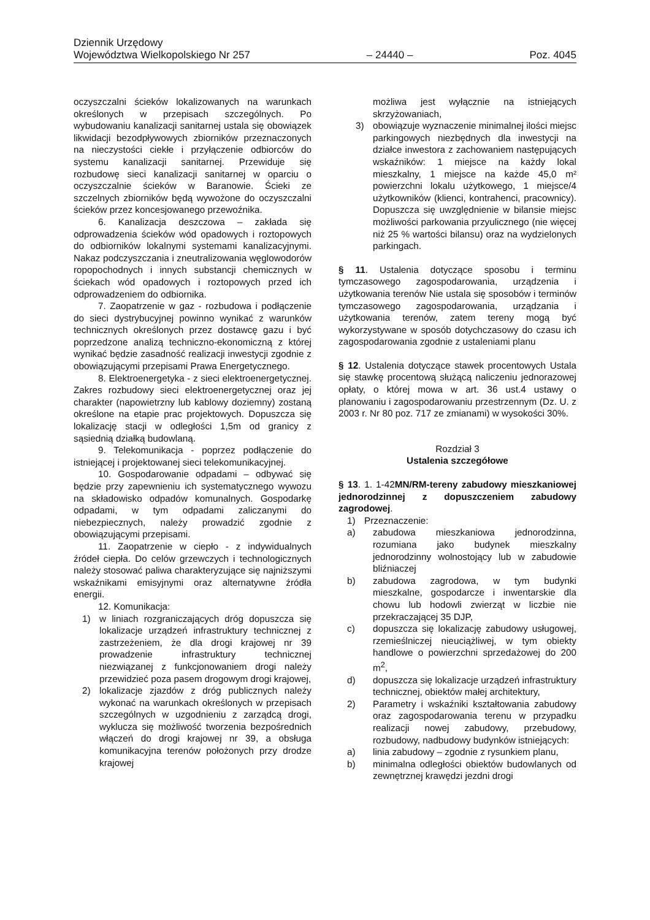Dziennik Urzędowy
Województwa Wielkopolskiego Nr 257 – 24440 – Poz. 4045
oczyszczalni ścieków lokalizowanych na warunkach określonych w przepisach szczególnych. Po wybudowaniu kanalizacji sanitarnej ustala się obowiązek likwidacji bezodpływowych zbiorników przeznaczonych na nieczystości ciekłe i przyłączenie odbiorców do systemu kanalizacji sanitarnej. Przewiduje się rozbudowę sieci kanalizacji sanitarnej w oparciu o oczyszczalnie ścieków w Baranowie. Ścieki ze szczelnych zbiorników będą wywożone do oczyszczalni ścieków przez koncesjowanego przewoźnika.
6. Kanalizacja deszczowa – zakłada się odprowadzenia ścieków wód opadowych i roztopowych do odbiorników lokalnymi systemami kanalizacyjnymi. Nakaz podczyszczania i zneutralizowania węglowodorów ropopochodnych i innych substancji chemicznych w ściekach wód opadowych i roztopowych przed ich odprowadzeniem do odbiornika.
7. Zaopatrzenie w gaz - rozbudowa i podłączenie do sieci dystrybucyjnej powinno wynikać z warunków technicznych określonych przez dostawcę gazu i być poprzedzone analizą techniczno-ekonomiczną z której wynikać będzie zasadność realizacji inwestycji zgodnie z obowiązującymi przepisami Prawa Energetycznego.
8. Elektroenergetyka - z sieci elektroenergetycznej. Zakres rozbudowy sieci elektroenergetycznej oraz jej charakter (napowietrzny lub kablowy doziemny) zostaną określone na etapie prac projektowych. Dopuszcza się lokalizację stacji w odległości 1,5m od granicy z sąsiednią działką budowlaną.
9. Telekomunikacja - poprzez podłączenie do istniejącej i projektowanej sieci telekomunikacyjnej.
10. Gospodarowanie odpadami – odbywać się będzie przy zapewnieniu ich systematycznego wywozu na składowisko odpadów komunalnych. Gospodarkę odpadami, w tym odpadami zaliczanymi do niebezpiecznych, należy prowadzić zgodnie z obowiązującymi przepisami.
11. Zaopatrzenie w ciepło - z indywidualnych źródeł ciepła. Do celów grzewczych i technologicznych należy stosować paliwa charakteryzujące się najniższymi wskaźnikami emisyjnymi oraz alternatywne źródła energii.
12. Komunikacja:
1) w liniach rozgraniczających dróg dopuszcza się lokalizacje urządzeń infrastruktury technicznej z zastrzeżeniem, że dla drogi krajowej nr 39 prowadzenie infrastruktury technicznej niezwiązanej z funkcjonowaniem drogi należy przewidzieć poza pasem drogowym drogi krajowej,
2) lokalizacje zjazdów z dróg publicznych należy wykonać na warunkach określonych w przepisach szczególnych w uzgodnieniu z zarządcą drogi, wyklucza się możliwość tworzenia bezpośrednich włączeń do drogi krajowej nr 39, a obsługa komunikacyjna terenów położonych przy drodze krajowej
możliwa jest wyłącznie na istniejących skrzyżowaniach,
3) obowiązuje wyznaczenie minimalnej ilości miejsc parkingowych niezbędnych dla inwestycji na działce inwestora z zachowaniem następujących wskaźników: 1 miejsce na każdy lokal mieszkalny, 1 miejsce na każde 45,0 m² powierzchni lokalu użytkowego, 1 miejsce/4 użytkowników (klienci, kontrahenci, pracownicy). Dopuszcza się uwzględnienie w bilansie miejsc możliwości parkowania przyulicznego (nie więcej niż 25 % wartości bilansu) oraz na wydzielonych parkingach.
§ 11. Ustalenia dotyczące sposobu i terminu tymczasowego zagospodarowania, urządzenia i użytkowania terenów Nie ustala się sposobów i terminów tymczasowego zagospodarowania, urządzania i użytkowania terenów, zatem tereny mogą być wykorzystywane w sposób dotychczasowy do czasu ich zagospodarowania zgodnie z ustaleniami planu
§ 12. Ustalenia dotyczące stawek procentowych Ustala się stawkę procentową służącą naliczeniu jednorazowej opłaty, o której mowa w art. 36 ust.4 ustawy o planowaniu i zagospodarowaniu przestrzennym (Dz. U. z 2003 r. Nr 80 poz. 717 ze zmianami) w wysokości 30%.
Rozdział 3
Ustalenia szczegółowe
§ 13. 1. 1-42MN/RM-tereny zabudowy mieszkaniowej jednorodzinnej z dopuszczeniem zabudowy zagrodowej.
1) Przeznaczenie:
a) zabudowa mieszkaniowa jednorodzinna, rozumiana jako budynek mieszkalny jednorodzinny wolnostojący lub w zabudowie bliźniaczej
b) zabudowa zagrodowa, w tym budynki mieszkalne, gospodarcze i inwentarskie dla chowu lub hodowli zwierząt w liczbie nie przekraczającej 35 DJP,
c) dopuszcza się lokalizację zabudowy usługowej, rzemieślniczej nieuciążliwej, w tym obiekty handlowe o powierzchni sprzedażowej do 200 m<sup>2</sup>,
d) dopuszcza się lokalizacje urządzeń infrastruktury technicznej, obiektów małej architektury,
2) Parametry i wskaźniki kształtowania zabudowy oraz zagospodarowania terenu w przypadku realizacji nowej zabudowy, przebudowy, rozbudowy, nadbudowy budynków istniejących:
a) linia zabudowy – zgodnie z rysunkiem planu,
b) minimalna odległości obiektów budowlanych od zewnętrznej krawędzi jezdni drogi